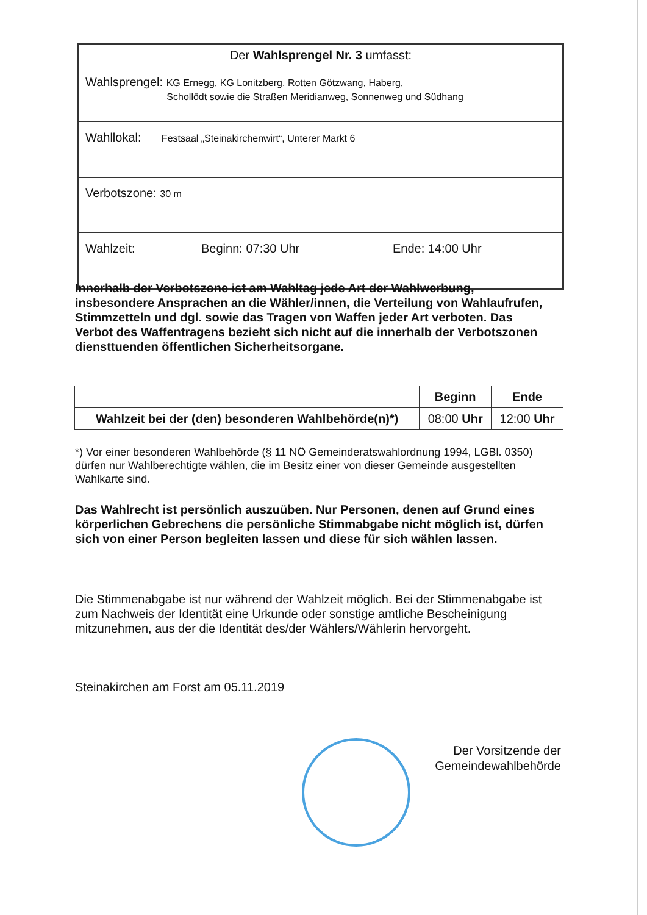| Der Wahlsprengel Nr. 3 umfasst: | | |
| Wahlsprengel: KG Ernegg, KG Lonitzberg, Rotten Götzwang, Haberg, Schollödt sowie die Straßen Meridianweg, Sonnenweg und Südhang | | |
| Wahllokal: Festsaal „Steinakirchenwirt“, Unterer Markt 6 | | |
| Verbotszone: 30 m | | |
| Wahlzeit: | Beginn: 07:30 Uhr | Ende: 14:00 Uhr |
Innerhalb der Verbotszone ist am Wahltag jede Art der Wahlwerbung, insbesondere Ansprachen an die Wähler/innen, die Verteilung von Wahlaufrufen, Stimmzetteln und dgl. sowie das Tragen von Waffen jeder Art verboten. Das Verbot des Waffentragens bezieht sich nicht auf die innerhalb der Verbotszonen diensttuenden öffentlichen Sicherheitsorgane.
| | Beginn | Ende |
| --- | --- | --- |
| Wahlzeit bei der (den) besonderen Wahlbehörde(n)*) | 08:00 Uhr | 12:00 Uhr |
*) Vor einer besonderen Wahlbehörde (§ 11 NÖ Gemeinderatswahlordnung 1994, LGBl. 0350) dürfen nur Wahlberechtigte wählen, die im Besitz einer von dieser Gemeinde ausgestellten Wahlkarte sind.
Das Wahlrecht ist persönlich auszuüben. Nur Personen, denen auf Grund eines körperlichen Gebrechens die persönliche Stimmabgabe nicht möglich ist, dürfen sich von einer Person begleiten lassen und diese für sich wählen lassen.
Die Stimmenabgabe ist nur während der Wahlzeit möglich. Bei der Stimmenabgabe ist zum Nachweis der Identität eine Urkunde oder sonstige amtliche Bescheinigung mitzunehmen, aus der die Identität des/der Wählers/Wählerin hervorgeht.
Steinakirchen am Forst am 05.11.2019
Der Vorsitzende der
Gemeindewahlbehörde